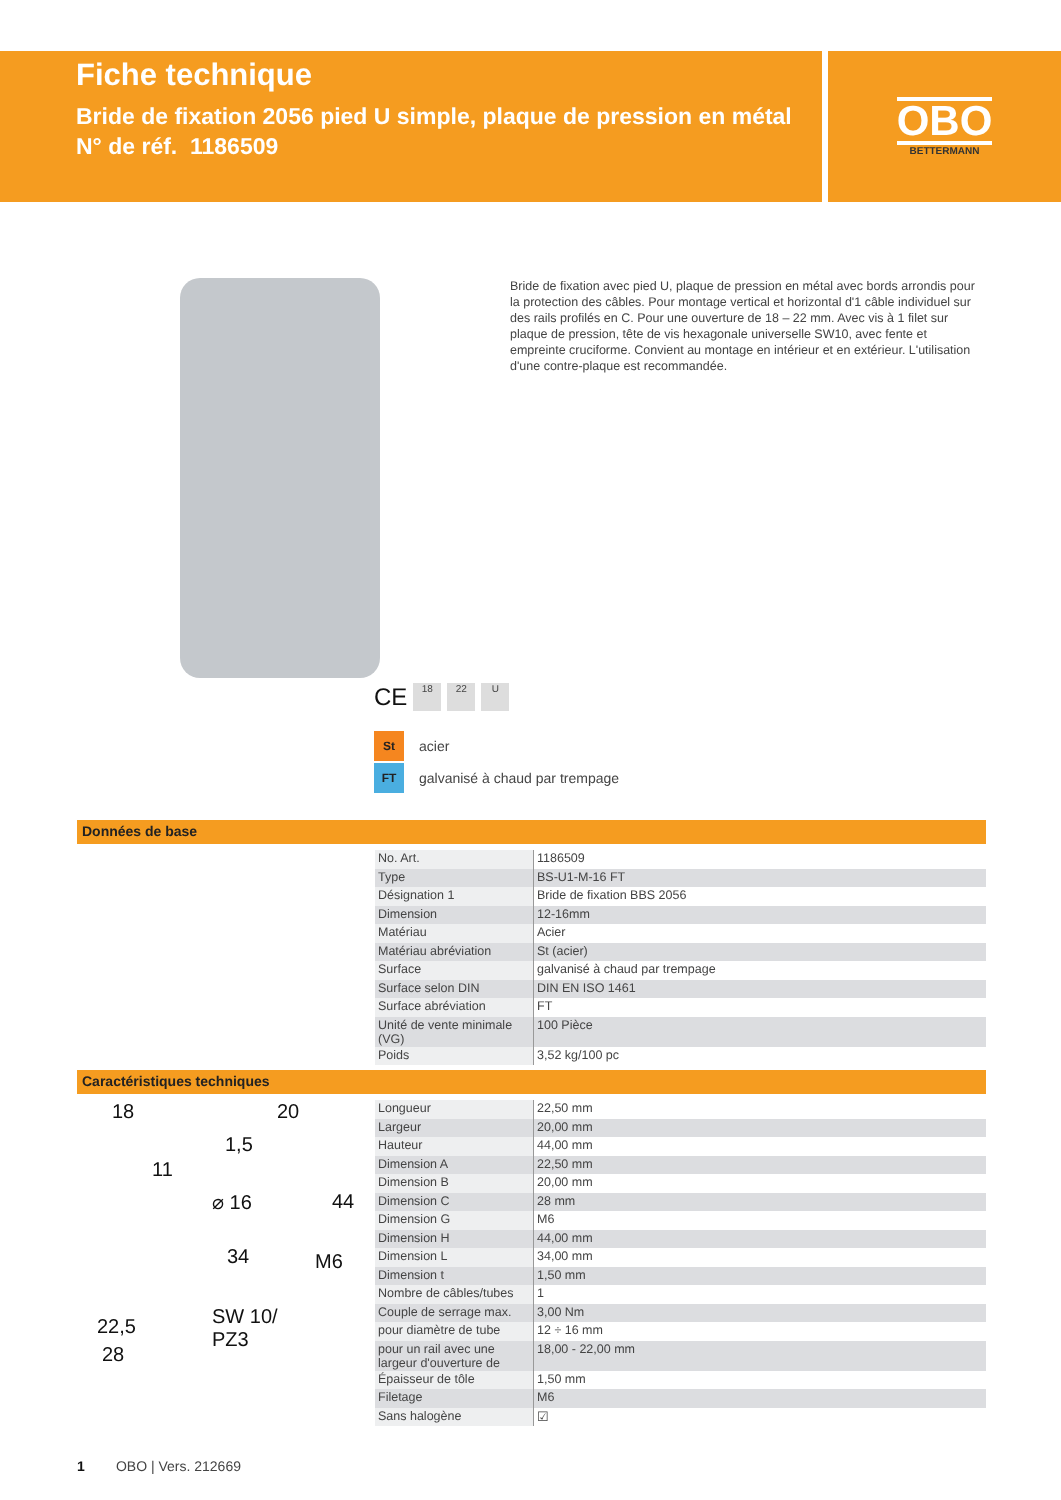Fiche technique
Bride de fixation 2056 pied U simple, plaque de pression en métal
N° de réf. 1186509
OBO
BETTERMANN
Bride de fixation avec pied U, plaque de pression en métal avec bords arrondis pour la protection des câbles. Pour montage vertical et horizontal d'1 câble individuel sur des rails profilés en C. Pour une ouverture de 18 – 22 mm. Avec vis à 1 filet sur plaque de pression, tête de vis hexagonale universelle SW10, avec fente et empreinte cruciforme. Convient au montage en intérieur et en extérieur. L'utilisation d'une contre-plaque est recommandée.
CE
18 22 U
St acier
FT galvanisé à chaud par trempage
Données de base
| No. Art. | 1186509 |
| Type | BS-U1-M-16 FT |
| Désignation 1 | Bride de fixation BBS 2056 |
| Dimension | 12-16mm |
| Matériau | Acier |
| Matériau abréviation | St (acier) |
| Surface | galvanisé à chaud par trempage |
| Surface selon DIN | DIN EN ISO 1461 |
| Surface abréviation | FT |
| Unité de vente minimale (VG) | 100 Pièce |
| Poids | 3,52 kg/100 pc |
Caractéristiques techniques
18
11
22,5
28
20
1,5
⌀ 16 44
34 M6
SW 10/
PZ3
| Longueur | 22,50 mm |
| Largeur | 20,00 mm |
| Hauteur | 44,00 mm |
| Dimension A | 22,50 mm |
| Dimension B | 20,00 mm |
| Dimension C | 28 mm |
| Dimension G | M6 |
| Dimension H | 44,00 mm |
| Dimension L | 34,00 mm |
| Dimension t | 1,50 mm |
| Nombre de câbles/tubes | 1 |
| Couple de serrage max. | 3,00 Nm |
| pour diamètre de tube | 12 ÷ 16 mm |
| pour un rail avec une largeur d'ouverture de | 18,00 - 22,00 mm |
| Épaisseur de tôle | 1,50 mm |
| Filetage | M6 |
| Sans halogène | ☑ |
1 OBO | Vers. 212669